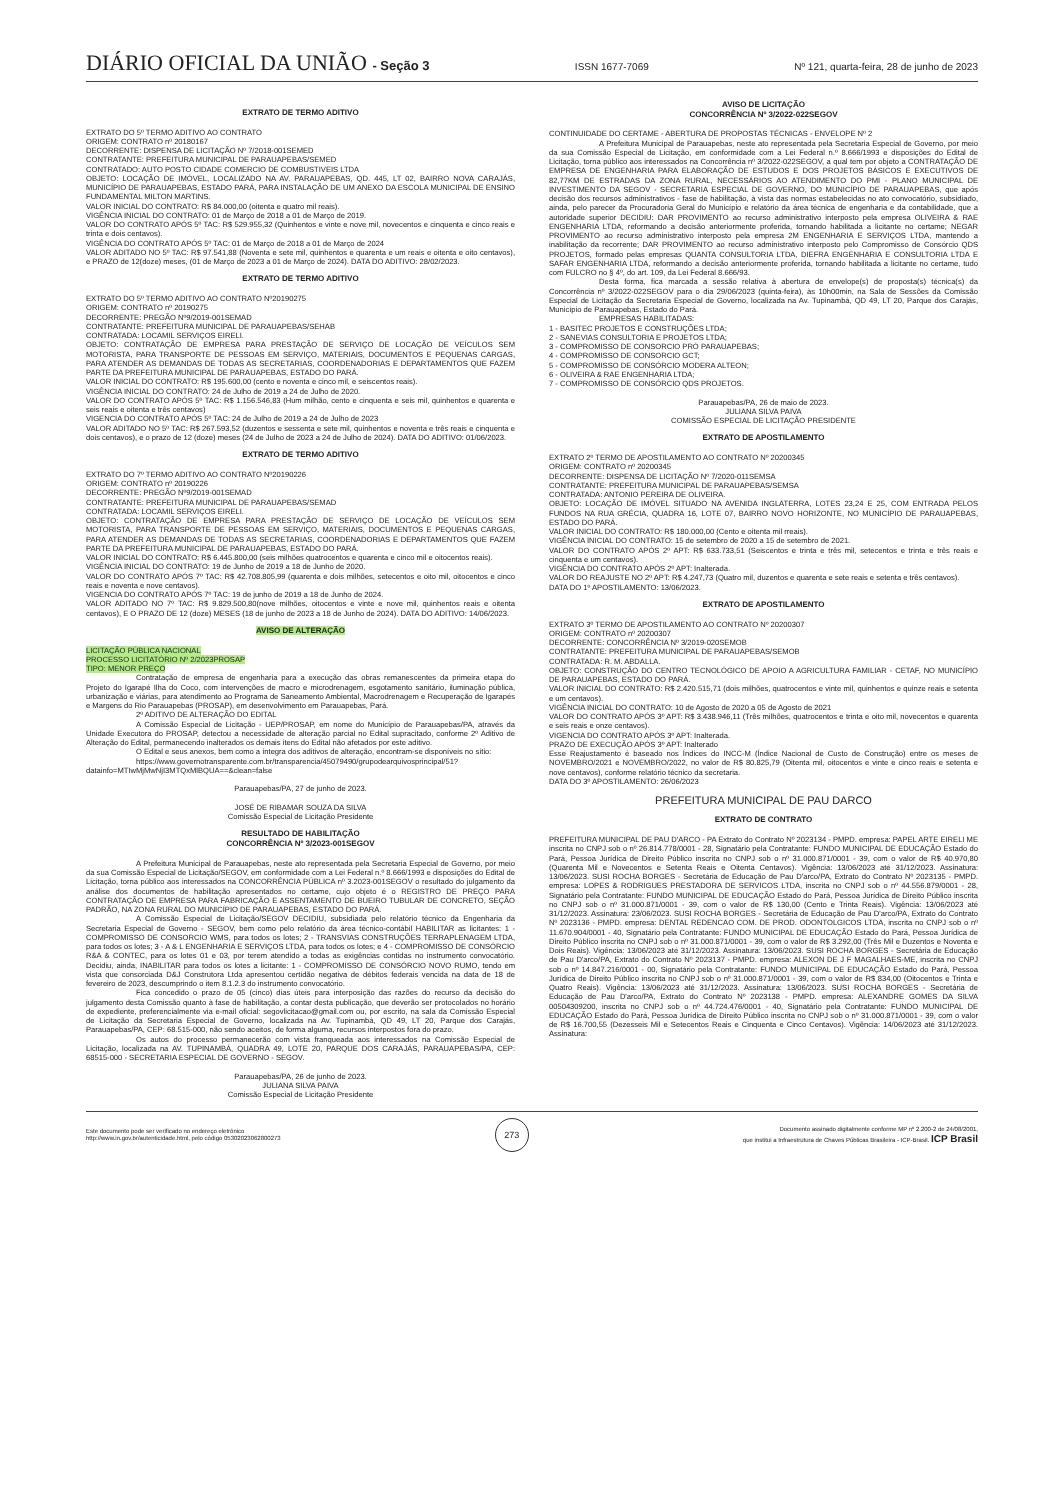DIÁRIO OFICIAL DA UNIÃO - Seção 3
ISSN 1677-7069 Nº 121, quarta-feira, 28 de junho de 2023
EXTRATO DE TERMO ADITIVO
EXTRATO DO 5º TERMO ADITIVO AO CONTRATO
ORIGEM: CONTRATO nº 20180167
DECORRENTE: DISPENSA DE LICITAÇÃO Nº 7/2018-001SEMED
CONTRATANTE: PREFEITURA MUNICIPAL DE PARAUAPEBAS/SEMED
CONTRATADO: AUTO POSTO CIDADE COMERCIO DE COMBUSTIVEIS LTDA
OBJETO: LOCAÇÃO DE IMÓVEL, LOCALIZADO NA AV. PARAUAPEBAS, QD. 445, LT 02, BAIRRO NOVA CARAJÁS, MUNICÍPIO DE PARAUAPEBAS, ESTADO PARÁ, PARA INSTALAÇÃO DE UM ANEXO DA ESCOLA MUNICIPAL DE ENSINO FUNDAMENTAL MILTON MARTINS.
VALOR INICIAL DO CONTRATO: R$ 84.000,00 (oitenta e quatro mil reais).
VIGÊNCIA INICIAL DO CONTRATO: 01 de Março de 2018 a 01 de Março de 2019.
VALOR DO CONTRATO APÓS 5º TAC: R$ 529.955,32 (Quinhentos e vinte e nove mil, novecentos e cinquenta e cinco reais e trinta e dois centavos).
VIGÊNCIA DO CONTRATO APÓS 5º TAC: 01 de Março de 2018 a 01 de Março de 2024
VALOR ADITADO NO 5º TAC: R$ 97.541,88 (Noventa e sete mil, quinhentos e quarenta e um reais e oitenta e oito centavos), e PRAZO de 12(doze) meses, (01 de Março de 2023 a 01 de Março de 2024). DATA DO ADITIVO: 28/02/2023.
EXTRATO DE TERMO ADITIVO
EXTRATO DO 5º TERMO ADITIVO AO CONTRATO Nº20190275
ORIGEM: CONTRATO nº 20190275
DECORRENTE: PREGÃO Nº9/2019-001SEMAD
CONTRATANTE: PREFEITURA MUNICIPAL DE PARAUAPEBAS/SEHAB
CONTRATADA: LOCAMIL SERVIÇOS EIRELI.
OBJETO: CONTRATAÇÃO DE EMPRESA PARA PRESTAÇÃO DE SERVIÇO DE LOCAÇÃO DE VEÍCULOS SEM MOTORISTA, PARA TRANSPORTE DE PESSOAS EM SERVIÇO, MATERIAIS, DOCUMENTOS E PEQUENAS CARGAS, PARA ATENDER AS DEMANDAS DE TODAS AS SECRETARIAS, COORDENADORIAS E DEPARTAMENTOS QUE FAZEM PARTE DA PREFEITURA MUNICIPAL DE PARAUAPEBAS, ESTADO DO PARÁ.
VALOR INICIAL DO CONTRATO: R$ 195.600,00 (cento e noventa e cinco mil, e seiscentos reais).
VIGÊNCIA INICIAL DO CONTRATO: 24 de Julho de 2019 a 24 de Julho de 2020.
VALOR DO CONTRATO APÓS 5º TAC: R$ 1.156.546,83 (Hum milhão, cento e cinquenta e seis mil, quinhentos e quarenta e seis reais e oitenta e três centavos)
VIGENCIA DO CONTRATO APÓS 5º TAC: 24 de Julho de 2019 a 24 de Julho de 2023
VALOR ADITADO NO 5º TAC: R$ 267.593,52 (duzentos e sessenta e sete mil, quinhentos e noventa e três reais e cinquenta e dois centavos), e o prazo de 12 (doze) meses (24 de Julho de 2023 a 24 de Julho de 2024). DATA DO ADITIVO: 01/06/2023.
EXTRATO DE TERMO ADITIVO
EXTRATO DO 7º TERMO ADITIVO AO CONTRATO Nº20190226
ORIGEM: CONTRATO nº 20190226
DECORRENTE: PREGÃO Nº9/2019-001SEMAD
CONTRATANTE: PREFEITURA MUNICIPAL DE PARAUAPEBAS/SEMAD
CONTRATADA: LOCAMIL SERVIÇOS EIRELI.
OBJETO: CONTRATAÇÃO DE EMPRESA PARA PRESTAÇÃO DE SERVIÇO DE LOCAÇÃO DE VEÍCULOS SEM MOTORISTA, PARA TRANSPORTE DE PESSOAS EM SERVIÇO, MATERIAIS, DOCUMENTOS E PEQUENAS CARGAS, PARA ATENDER AS DEMANDAS DE TODAS AS SECRETARIAS, COORDENADORIAS E DEPARTAMENTOS QUE FAZEM PARTE DA PREFEITURA MUNICIPAL DE PARAUAPEBAS, ESTADO DO PARÁ.
VALOR INICIAL DO CONTRATO: R$ 6.445.800,00 (seis milhões quatrocentos e quarenta e cinco mil e oitocentos reais).
VIGÊNCIA INICIAL DO CONTRATO: 19 de Junho de 2019 a 18 de Junho de 2020.
VALOR DO CONTRATO APÓS 7º TAC: R$ 42.708.805,99 (quarenta e dois milhões, setecentos e oito mil, oitocentos e cinco reais e noventa e nove centavos).
VIGENCIA DO CONTRATO APÓS 7º TAC: 19 de junho de 2019 a 18 de Junho de 2024.
VALOR ADITADO NO 7º TAC: R$ 9.829.500,80(nove milhões, oitocentos e vinte e nove mil, quinhentos reais e oitenta centavos), E O PRAZO DE 12 (doze) MESES (18 de junho de 2023 a 18 de Junho de 2024). DATA DO ADITIVO: 14/06/2023.
AVISO DE ALTERAÇÃO
LICITAÇÃO PÚBLICA NACIONAL
PROCESSO LICITATÓRIO Nº 2/2023PROSAP
TIPO: MENOR PREÇO
Contratação de empresa de engenharia para a execução das obras remanescentes da primeira etapa do Projeto do Igarapé Ilha do Coco, com intervenções de macro e microdrenagem, esgotamento sanitário, iluminação pública, urbanização e viárias, para atendimento ao Programa de Saneamento Ambiental, Macrodrenagem e Recuperação de Igarapés e Margens do Rio Parauapebas (PROSAP), em desenvolvimento em Parauapebas, Pará.
2º ADITIVO DE ALTERAÇÃO DO EDITAL
A Comissão Especial de Licitação - UEP/PROSAP, em nome do Município de Parauapebas/PA, através da Unidade Executora do PROSAP, detectou a necessidade de alteração parcial no Edital supracitado, conforme 2º Aditivo de Alteração do Edital, permanecendo inalterados os demais itens do Edital não afetados por este aditivo.
O Edital e seus anexos, bem como a íntegra dos aditivos de alteração, encontram-se disponíveis no sítio:
https://www.governotransparente.com.br/transparencia/45079490/grupodearquivosprincipal/51?datainfo=MTIwMjMwNjI3MTQxMlBQUA==&clean=false
Parauapebas/PA, 27 de junho de 2023.
JOSÉ DE RIBAMAR SOUZA DA SILVA
Comissão Especial de Licitação Presidente
RESULTADO DE HABILITAÇÃO
CONCORRÊNCIA Nº 3/2023-001SEGOV
A Prefeitura Municipal de Parauapebas, neste ato representada pela Secretaria Especial de Governo, por meio da sua Comissão Especial de Licitação/SEGOV, em conformidade com a Lei Federal n.º 8.666/1993 e disposições do Edital de Licitação, torna público aos interessados na CONCORRÊNCIA PÚBLICA nº 3.2023-001SEGOV o resultado do julgamento da análise dos documentos de habilitação apresentados no certame, cujo objeto é o REGISTRO DE PREÇO PARA CONTRATAÇÃO DE EMPRESA PARA FABRICAÇÃO E ASSENTAMENTO DE BUEIRO TUBULAR DE CONCRETO, SEÇÃO PADRÃO, NA ZONA RURAL DO MUNICÍPIO DE PARAUAPEBAS, ESTADO DO PARÁ.
A Comissão Especial de Licitação/SEGOV DECIDIU, subsidiada pelo relatório técnico da Engenharia da Secretaria Especial de Governo - SEGOV, bem como pelo relatório da área técnico-contábil HABILITAR as licitantes: 1 - COMPROMISSO DE CONSORCIO WMS, para todos os lotes; 2 - TRANSVIAS CONSTRUÇÕES TERRAPLENAGEM LTDA, para todos os lotes; 3 - A & L ENGENHARIA E SERVIÇOS LTDA, para todos os lotes; e 4 - COMPROMISSO DE CONSÓRCIO R&A & CONTEC, para os lotes 01 e 03, por terem atendido a todas as exigências contidas no instrumento convocatório. Decidiu, ainda, INABILITAR para todos os lotes a licitante: 1 - COMPROMISSO DE CONSÓRCIO NOVO RUMO, tendo em vista que consorciada D&J Construtora Ltda apresentou certidão negativa de débitos federais vencida na data de 18 de fevereiro de 2023, descumprindo o item 8.1.2.3 do instrumento convocatório.
Fica concedido o prazo de 05 (cinco) dias úteis para interposição das razões do recurso da decisão do julgamento desta Comissão quanto à fase de habilitação, a contar desta publicação, que deverão ser protocolados no horário de expediente, preferencialmente via e-mail oficial: segovlicitacao@gmail.com ou, por escrito, na sala da Comissão Especial de Licitação da Secretaria Especial de Governo, localizada na Av. Tupinambá, QD 49, LT 20, Parque dos Carajás, Parauapebas/PA, CEP: 68.515-000, não sendo aceitos, de forma alguma, recursos interpostos fora do prazo.
Os autos do processo permanecerão com vista franqueada aos interessados na Comissão Especial de Licitação, localizada na AV. TUPINAMBÁ, QUADRA 49, LOTE 20, PARQUE DOS CARAJÁS, PARAUAPEBAS/PA, CEP: 68515-000 - SECRETARIA ESPECIAL DE GOVERNO - SEGOV.
Parauapebas/PA, 26 de junho de 2023.
JULIANA SILVA PAIVA
Comissão Especial de Licitação Presidente
AVISO DE LICITAÇÃO
CONCORRÊNCIA Nº 3/2022-022SEGOV
CONTINUIDADE DO CERTAME - ABERTURA DE PROPOSTAS TÉCNICAS - ENVELOPE Nº 2
A Prefeitura Municipal de Parauapebas, neste ato representada pela Secretaria Especial de Governo, por meio da sua Comissão Especial de Licitação, em conformidade com a Lei Federal n.º 8.666/1993 e disposições do Edital de Licitação, torna público aos interessados na Concorrência nº 3/2022-022SEGOV, a qual tem por objeto a CONTRATAÇÃO DE EMPRESA DE ENGENHARIA PARA ELABORAÇÃO DE ESTUDOS E DOS PROJETOS BÁSICOS E EXECUTIVOS DE 82,77KM DE ESTRADAS DA ZONA RURAL, NECESSÁRIOS AO ATENDIMENTO DO PMI - PLANO MUNICIPAL DE INVESTIMENTO DA SEGOV - SECRETARIA ESPECIAL DE GOVERNO, DO MUNICÍPIO DE PARAUAPEBAS, que após decisão dos recursos administrativos - fase de habilitação, à vista das normas estabelecidas no ato convocatório, subsidiado, ainda, pelo parecer da Procuradoria Geral do Município e relatório da área técnica de engenharia e da contabilidade, que a autoridade superior DECIDIU: DAR PROVIMENTO ao recurso administrativo interposto pela empresa OLIVEIRA & RAE ENGENHARIA LTDA, reformando a decisão anteriormente proferida, tornando habilitada a licitante no certame; NEGAR PROVIMENTO ao recurso administrativo interposto pela empresa 2M ENGENHARIA E SERVIÇOS LTDA, mantendo a inabilitação da recorrente; DAR PROVIMENTO ao recurso administrativo interposto pelo Compromisso de Consórcio QDS PROJETOS, formado pelas empresas QUANTA CONSULTORIA LTDA, DIEFRA ENGENHARIA E CONSULTORIA LTDA E SAFAR ENGENHARIA LTDA, reformando a decisão anteriormente proferida, tornando habilitada a licitante no certame, tudo com FULCRO no § 4º, do art. 109, da Lei Federal 8.666/93.
Desta forma, fica marcada a sessão relativa à abertura de envelope(s) de proposta(s) técnica(s) da Concorrência nº 3/2022-022SEGOV para o dia 29/06/2023 (quinta-feira), às 10h00min, na Sala de Sessões da Comissão Especial de Licitação da Secretaria Especial de Governo, localizada na Av. Tupinambá, QD 49, LT 20, Parque dos Carajás, Município de Parauapebas, Estado do Pará.
EMPRESAS HABILITADAS:
1 - BASITEC PROJETOS E CONSTRUÇÕES LTDA;
2 - SANEVIAS CONSULTORIA E PROJETOS LTDA;
3 - COMPROMISSO DE CONSORCIO PRÓ PARAUAPEBAS;
4 - COMPROMISSO DE CONSORCIO GCT;
5 - COMPROMISSO DE CONSÓRCIO MODERA ALTEON;
6 - OLIVEIRA & RAE ENGENHARIA LTDA;
7 - COMPROMISSO DE CONSÓRCIO QDS PROJETOS.
Parauapebas/PA, 26 de maio de 2023.
JULIANA SILVA PAIVA
COMISSÃO ESPECIAL DE LICITAÇÃO PRESIDENTE
EXTRATO DE APOSTILAMENTO
EXTRATO 2º TERMO DE APOSTILAMENTO AO CONTRATO Nº 20200345
ORIGEM: CONTRATO nº 20200345
DECORRENTE: DISPENSA DE LICITAÇÃO Nº 7/2020-011SEMSA
CONTRATANTE: PREFEITURA MUNICIPAL DE PARAUAPEBAS/SEMSA
CONTRATADA: ANTONIO PEREIRA DE OLIVEIRA.
OBJETO: LOCAÇÃO DE IMÓVEL SITUADO NA AVENIDA INGLATERRA, LOTES 23,24 E 25, COM ENTRADA PELOS FUNDOS NA RUA GRÉCIA, QUADRA 16, LOTE 07, BAIRRO NOVO HORIZONTE, NO MUNICÍPIO DE PARAUAPEBAS, ESTADO DO PARÁ.
VALOR INICIAL DO CONTRATO: R$ 180.000,00 (Cento e oitenta mil rreais).
VIGÊNCIA INICIAL DO CONTRATO: 15 de setembro de 2020 a 15 de setembro de 2021.
VALOR DO CONTRATO APÓS 2º APT: R$ 633.733,51 (Seiscentos e trinta e três mil, setecentos e trinta e três reais e cinquenta e um centavos).
VIGÊNCIA DO CONTRATO APÓS 2º APT: Inalterada.
VALOR DO REAJUSTE NO 2º APT: R$ 4.247,73 (Quatro mil, duzentos e quarenta e sete reais e setenta e três centavos).
DATA DO 1º APOSTILAMENTO: 13/06/2023.
EXTRATO DE APOSTILAMENTO
EXTRATO 3º TERMO DE APOSTILAMENTO AO CONTRATO Nº 20200307
ORIGEM: CONTRATO nº 20200307
DECORRENTE: CONCORRÊNCIA Nº 3/2019-020SEMOB
CONTRATANTE: PREFEITURA MUNICIPAL DE PARAUAPEBAS/SEMOB
CONTRATADA: R. M. ABDALLA.
OBJETO: CONSTRUÇÃO DO CENTRO TECNOLÓGICO DE APOIO A AGRICULTURA FAMILIAR - CETAF, NO MUNICÍPIO DE PARAUAPEBAS, ESTADO DO PARÁ.
VALOR INICIAL DO CONTRATO: R$ 2.420.515,71 (dois milhões, quatrocentos e vinte mil, quinhentos e quinze reais e setenta e um centavos).
VIGÊNCIA INICIAL DO CONTRATO: 10 de Agosto de 2020 a 05 de Agosto de 2021
VALOR DO CONTRATO APÓS 3º APT: R$ 3.438.946,11 (Três milhões, quatrocentos e trinta e oito mil, novecentos e quarenta e seis reais e onze centavos).
VIGENCIA DO CONTRATO APÓS 3º APT: Inalterada.
PRAZO DE EXECUÇÃO APÓS 3º APT: Inalterado
Esse Reajustamento é baseado nos Índices do INCC-M (Índice Nacional de Custo de Construção) entre os meses de NOVEMBRO/2021 e NOVEMBRO/2022, no valor de R$ 80.825,79 (Oitenta mil, oitocentos e vinte e cinco reais e setenta e nove centavos), conforme relatório técnico da secretaria.
DATA DO 3º APOSTILAMENTO: 26/06/2023
PREFEITURA MUNICIPAL DE PAU DARCO
EXTRATO DE CONTRATO
PREFEITURA MUNICIPAL DE PAU D'ARCO - PA Extrato do Contrato Nº 2023134 - PMPD. empresa: PAPEL ARTE EIRELI ME inscrita no CNPJ sob o nº 26.814.778/0001 - 28, Signatário pela Contratante: FUNDO MUNICIPAL DE EDUCAÇÃO Estado do Pará, Pessoa Jurídica de Direito Público inscrita no CNPJ sob o nº 31.000.871/0001 - 39, com o valor de R$ 40.970,80 (Quarenta Mil e Novecentos e Setenta Reais e Oitenta Centavos). Vigência: 13/06/2023 até 31/12/2023. Assinatura: 13/06/2023. SUSI ROCHA BORGES - Secretária de Educação de Pau D'arco/PA, Extrato do Contrato Nº 2023135 - PMPD. empresa: LOPES & RODRIGUES PRESTADORA DE SERVICOS LTDA, inscrita no CNPJ sob o nº 44.556.879/0001 - 28, Signatário pela Contratante: FUNDO MUNICIPAL DE EDUCAÇÃO Estado do Pará, Pessoa Jurídica de Direito Público inscrita no CNPJ sob o nº 31.000.871/0001 - 39, com o valor de R$ 130,00 (Cento e Trinta Reais). Vigência: 13/06/2023 até 31/12/2023. Assinatura: 23/06/2023. SUSI ROCHA BORGES - Secretária de Educação de Pau D'arco/PA, Extrato do Contrato Nº 2023136 - PMPD. empresa: DENTAL REDENCAO COM. DE PROD. ODONTOLGICOS LTDA, inscrita no CNPJ sob o nº 11.670.904/0001 - 40, Signatário pela Contratante: FUNDO MUNICIPAL DE EDUCAÇÃO Estado do Pará, Pessoa Jurídica de Direito Público inscrita no CNPJ sob o nº 31.000.871/0001 - 39, com o valor de R$ 3.292,00 (Três Mil e Duzentos e Noventa e Dois Reais). Vigência: 13/06/2023 até 31/12/2023. Assinatura: 13/06/2023. SUSI ROCHA BORGES - Secretária de Educação de Pau D'arco/PA, Extrato do Contrato Nº 2023137 - PMPD. empresa: ALEXON DE J F MAGALHAES-ME, inscrita no CNPJ sob o nº 14.847.216/0001 - 00, Signatário pela Contratante: FUNDO MUNICIPAL DE EDUCAÇÃO Estado do Pará, Pessoa Jurídica de Direito Público inscrita no CNPJ sob o nº 31.000.871/0001 - 39, com o valor de R$ 834,00 (Oitocentos e Trinta e Quatro Reais). Vigência: 13/06/2023 até 31/12/2023. Assinatura: 13/06/2023. SUSI ROCHA BORGES - Secretária de Educação de Pau D'arco/PA, Extrato do Contrato Nº 2023138 - PMPD. empresa: ALEXANDRE GOMES DA SILVA 00504309200, inscrita no CNPJ sob o nº 44.724.476/0001 - 40, Signatário pela Contratante: FUNDO MUNICIPAL DE EDUCAÇÃO Estado do Pará, Pessoa Jurídica de Direito Público inscrita no CNPJ sob o nº 31.000.871/0001 - 39, com o valor de R$ 16.700,55 (Dezesseis Mil e Setecentos Reais e Cinquenta e Cinco Centavos). Vigência: 14/06/2023 até 31/12/2023. Assinatura:
Este documento pode ser verificado no endereço eletrônico
http://www.in.gov.br/autenticidade.html, pelo código 05302023062800273
273
Documento assinado digitalmente conforme MP nº 2.200-2 de 24/08/2001,
que institui a Infraestrutura de Chaves Públicas Brasileira - ICP-Brasil. ICP Brasil